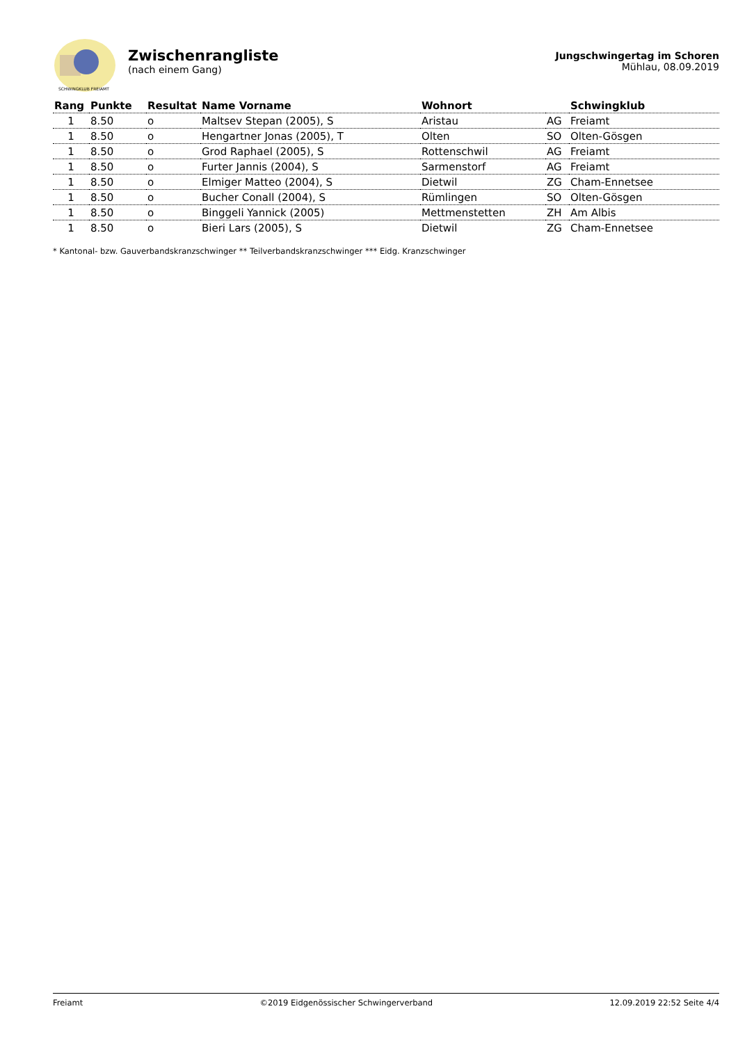SCHWINGKLUB FREIAMT
Zwischenrangliste
(nach einem Gang)
Jungschwingertag im Schoren
Mühlau, 08.09.2019
| Rang | Punkte | Resultat | Name Vorname | Wohnort | | Schwingklub |
| --- | --- | --- | --- | --- | --- | --- |
| 1 | 8.50 | o | Maltsev Stepan (2005), S | Aristau | AG | Freiamt |
| 1 | 8.50 | o | Hengartner Jonas (2005), T | Olten | SO | Olten-Gösgen |
| 1 | 8.50 | o | Grod Raphael (2005), S | Rottenschwil | AG | Freiamt |
| 1 | 8.50 | o | Furter Jannis (2004), S | Sarmenstorf | AG | Freiamt |
| 1 | 8.50 | o | Elmiger Matteo (2004), S | Dietwil | ZG | Cham-Ennetsee |
| 1 | 8.50 | o | Bucher Conall (2004), S | Rümlingen | SO | Olten-Gösgen |
| 1 | 8.50 | o | Binggeli Yannick (2005) | Mettmenstetten | ZH | Am Albis |
| 1 | 8.50 | o | Bieri Lars (2005), S | Dietwil | ZG | Cham-Ennetsee |
* Kantonal- bzw. Gauverbandskranzschwinger ** Teilverbandskranzschwinger *** Eidg. Kranzschwinger
Freiamt ©2019 Eidgenössischer Schwingerverband 12.09.2019 22:52 Seite 4/4